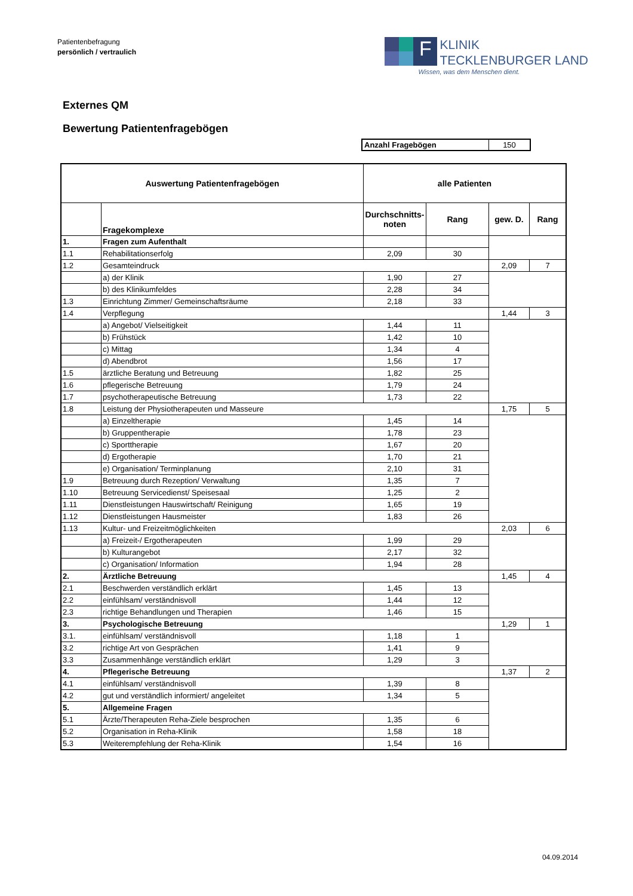Patientenbefragung
persönlich / vertraulich
F
KLINIK
TECKLENBURGER LAND
Wissen, was dem Menschen dient.
Externes QM
Bewertung Patientenfragebögen
| Anzahl Fragebögen | 150 |
| Auswertung Patientenfragebögen | | alle Patienten | | | |
| --- | --- | --- | --- | --- | --- |
| | Fragekomplexe | Durchschnitts- noten | Rang | gew. D. | Rang |
| 1. | Fragen zum Aufenthalt | | | | |
| 1.1 | Rehabilitationserfolg | 2,09 | 30 | | |
| 1.2 | Gesamteindruck | | | 2,09 | 7 |
| | a) der Klinik | 1,90 | 27 | | |
| | b) des Klinikumfeldes | 2,28 | 34 | | |
| 1.3 | Einrichtung Zimmer/ Gemeinschaftsräume | 2,18 | 33 | | |
| 1.4 | Verpflegung | | | 1,44 | 3 |
| | a) Angebot/ Vielseitigkeit | 1,44 | 11 | | |
| | b) Frühstück | 1,42 | 10 | | |
| | c) Mittag | 1,34 | 4 | | |
| | d) Abendbrot | 1,56 | 17 | | |
| 1.5 | ärztliche Beratung und Betreuung | 1,82 | 25 | | |
| 1.6 | pflegerische Betreuung | 1,79 | 24 | | |
| 1.7 | psychotherapeutische Betreuung | 1,73 | 22 | | |
| 1.8 | Leistung der Physiotherapeuten und Masseure | | | 1,75 | 5 |
| | a) Einzeltherapie | 1,45 | 14 | | |
| | b) Gruppentherapie | 1,78 | 23 | | |
| | c) Sporttherapie | 1,67 | 20 | | |
| | d) Ergotherapie | 1,70 | 21 | | |
| | e) Organisation/ Terminplanung | 2,10 | 31 | | |
| 1.9 | Betreuung durch Rezeption/ Verwaltung | 1,35 | 7 | | |
| 1.10 | Betreuung Servicedienst/ Speisesaal | 1,25 | 2 | | |
| 1.11 | Dienstleistungen Hauswirtschaft/ Reinigung | 1,65 | 19 | | |
| 1.12 | Dienstleistungen Hausmeister | 1,83 | 26 | | |
| 1.13 | Kultur- und Freizeitmöglichkeiten | | | 2,03 | 6 |
| | a) Freizeit-/ Ergotherapeuten | 1,99 | 29 | | |
| | b) Kulturangebot | 2,17 | 32 | | |
| | c) Organisation/ Information | 1,94 | 28 | | |
| 2. | Ärztliche Betreuung | | | 1,45 | 4 |
| 2.1 | Beschwerden verständlich erklärt | 1,45 | 13 | | |
| 2.2 | einfühlsam/ verständnisvoll | 1,44 | 12 | | |
| 2.3 | richtige Behandlungen und Therapien | 1,46 | 15 | | |
| 3. | Psychologische Betreuung | | | 1,29 | 1 |
| 3.1. | einfühlsam/ verständnisvoll | 1,18 | 1 | | |
| 3.2 | richtige Art von Gesprächen | 1,41 | 9 | | |
| 3.3 | Zusammenhänge verständlich erklärt | 1,29 | 3 | | |
| 4. | Pflegerische Betreuung | | | 1,37 | 2 |
| 4.1 | einfühlsam/ verständnisvoll | 1,39 | 8 | | |
| 4.2 | gut und verständlich informiert/ angeleitet | 1,34 | 5 | | |
| 5. | Allgemeine Fragen | | | | |
| 5.1 | Ärzte/Therapeuten Reha-Ziele besprochen | 1,35 | 6 | | |
| 5.2 | Organisation in Reha-Klinik | 1,58 | 18 | | |
| 5.3 | Weiterempfehlung der Reha-Klinik | 1,54 | 16 | | |
04.09.2014